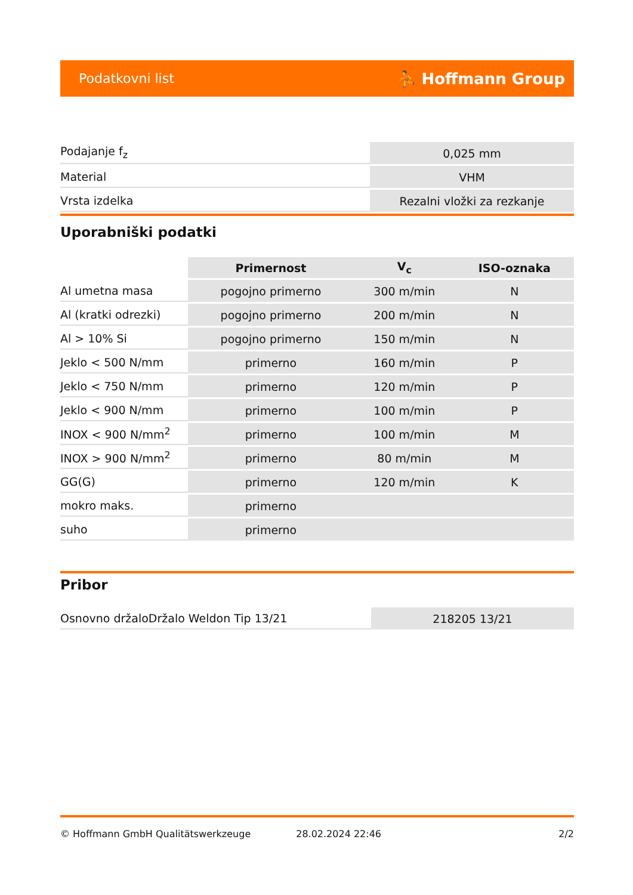Podatkovni list ⛹ Hoffmann Group
| Podajanje f<sub>z</sub> | 0,025 mm |
| Material | VHM |
| Vrsta izdelka | Rezalni vložki za rezkanje |
Uporabniški podatki
| | Primernost | V<sub>c</sub> | ISO-oznaka |
| --- | --- | --- | --- |
| Al umetna masa | pogojno primerno | 300 m/min | N |
| Al (kratki odrezki) | pogojno primerno | 200 m/min | N |
| Al > 10% Si | pogojno primerno | 150 m/min | N |
| Jeklo < 500 N/mm | primerno | 160 m/min | P |
| Jeklo < 750 N/mm | primerno | 120 m/min | P |
| Jeklo < 900 N/mm | primerno | 100 m/min | P |
| INOX < 900 N/mm<sup>2</sup> | primerno | 100 m/min | M |
| INOX > 900 N/mm<sup>2</sup> | primerno | 80 m/min | M |
| GG(G) | primerno | 120 m/min | K |
| mokro maks. | primerno | | |
| suho | primerno | | |
Pribor
| Osnovno držaloDržalo Weldon Tip 13/21 | 218205 13/21 |
© Hoffmann GmbH Qualitätswerkzeuge 28.02.2024 22:46 2/2